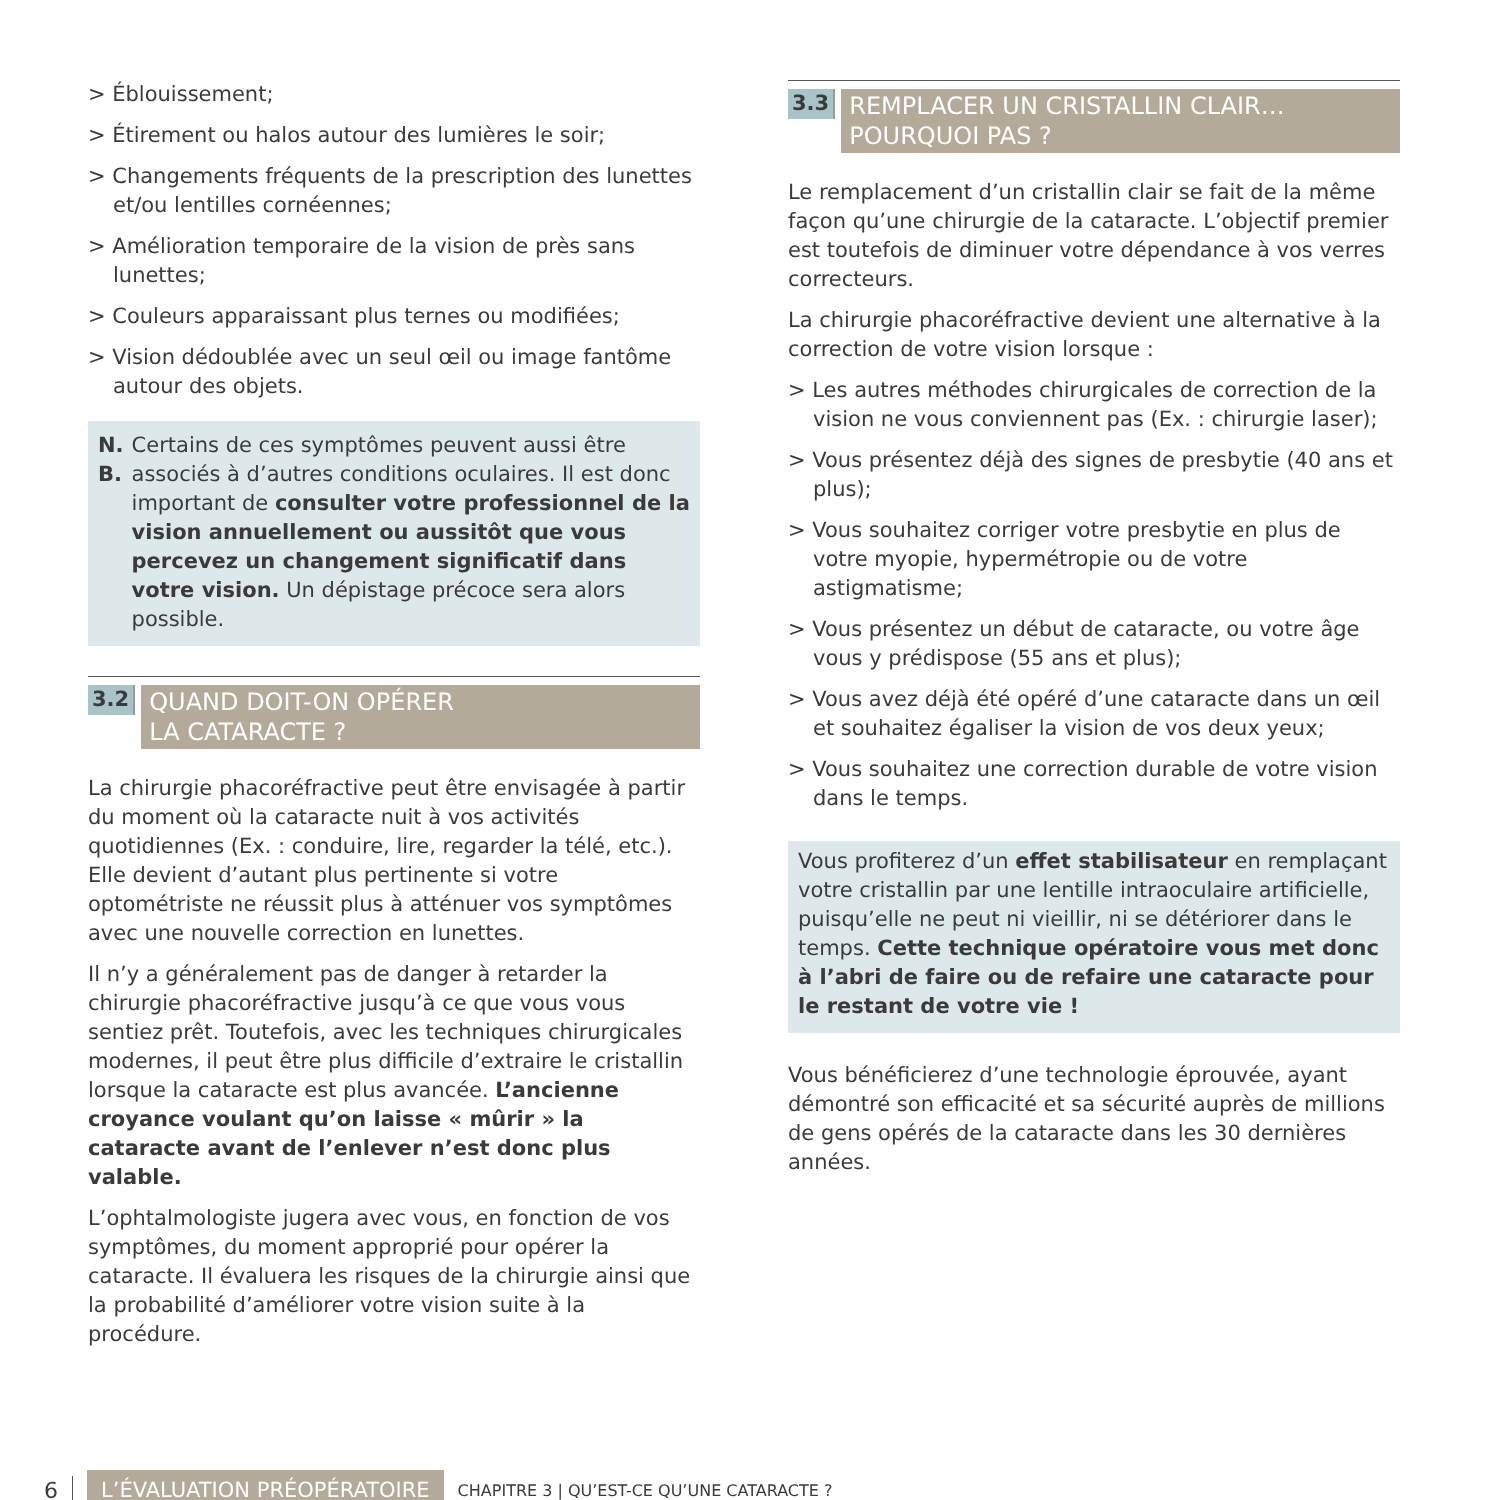> Éblouissement;
> Étirement ou halos autour des lumières le soir;
> Changements fréquents de la prescription des lunettes et/ou lentilles cornéennes;
> Amélioration temporaire de la vision de près sans lunettes;
> Couleurs apparaissant plus ternes ou modifiées;
> Vision dédoublée avec un seul œil ou image fantôme autour des objets.
N. B. Certains de ces symptômes peuvent aussi être associés à d’autres conditions oculaires. Il est donc important de consulter votre professionnel de la vision annuellement ou aussitôt que vous percevez un changement significatif dans votre vision. Un dépistage précoce sera alors possible.
3.2
QUAND DOIT-ON OPÉRER
LA CATARACTE ?
La chirurgie phacoréfractive peut être envisagée à partir du moment où la cataracte nuit à vos activités quotidiennes (Ex. : conduire, lire, regarder la télé, etc.). Elle devient d’autant plus pertinente si votre optométriste ne réussit plus à atténuer vos symptômes avec une nouvelle correction en lunettes.
Il n’y a généralement pas de danger à retarder la chirurgie phacoréfractive jusqu’à ce que vous vous sentiez prêt. Toutefois, avec les techniques chirurgicales modernes, il peut être plus difficile d’extraire le cristallin lorsque la cataracte est plus avancée. L’ancienne croyance voulant qu’on laisse « mûrir » la cataracte avant de l’enlever n’est donc plus valable.
L’ophtalmologiste jugera avec vous, en fonction de vos symptômes, du moment approprié pour opérer la cataracte. Il évaluera les risques de la chirurgie ainsi que la probabilité d’améliorer votre vision suite à la procédure.
3.3
REMPLACER UN CRISTALLIN CLAIR…
POURQUOI PAS ?
Le remplacement d’un cristallin clair se fait de la même façon qu’une chirurgie de la cataracte. L’objectif premier est toutefois de diminuer votre dépendance à vos verres correcteurs.
La chirurgie phacoréfractive devient une alternative à la correction de votre vision lorsque :
> Les autres méthodes chirurgicales de correction de la vision ne vous conviennent pas (Ex. : chirurgie laser);
> Vous présentez déjà des signes de presbytie (40 ans et plus);
> Vous souhaitez corriger votre presbytie en plus de votre myopie, hypermétropie ou de votre astigmatisme;
> Vous présentez un début de cataracte, ou votre âge vous y prédispose (55 ans et plus);
> Vous avez déjà été opéré d’une cataracte dans un œil et souhaitez égaliser la vision de vos deux yeux;
> Vous souhaitez une correction durable de votre vision dans le temps.
Vous profiterez d’un effet stabilisateur en remplaçant votre cristallin par une lentille intraoculaire artificielle, puisqu’elle ne peut ni vieillir, ni se détériorer dans le temps. Cette technique opératoire vous met donc à l’abri de faire ou de refaire une cataracte pour le restant de votre vie !
Vous bénéficierez d’une technologie éprouvée, ayant démontré son efficacité et sa sécurité auprès de millions de gens opérés de la cataracte dans les 30 dernières années.
6 L’ÉVALUATION PRÉOPÉRATOIRE CHAPITRE 3 | QU’EST-CE QU’UNE CATARACTE ?